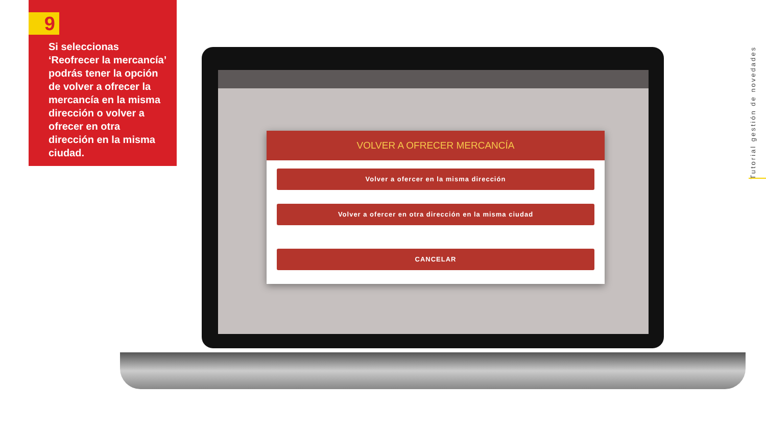9
Si seleccionas ‘Reofrecer la mercancía’ podrás tener la opción de volver a ofrecer la mercancía en la misma dirección o volver a ofrecer en otra dirección en la misma ciudad.
Tutorial gestión de novedades
VOLVER A OFRECER MERCANCÍA
Volver a ofercer en la misma dirección
Volver a ofercer en otra dirección en la misma ciudad
CANCELAR